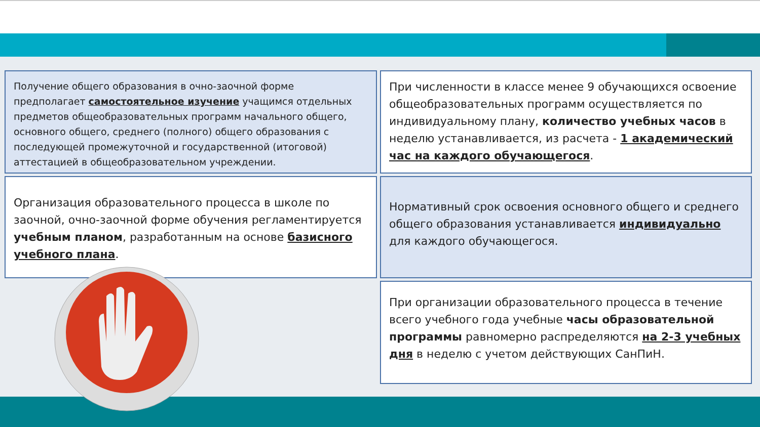Получение общего образования в очно-заочной форме предполагает самостоятельное изучение учащимся отдельных предметов общеобразовательных программ начального общего, основного общего, среднего (полного) общего образования с последующей промежуточной и государственной (итоговой) аттестацией в общеобразовательном учреждении.
При численности в классе менее 9 обучающихся освоение общеобразовательных программ осуществляется по индивидуальному плану, количество учебных часов в неделю устанавливается, из расчета - 1 академический час на каждого обучающегося.
Организация образовательного процесса в школе по заочной, очно-заочной форме обучения регламентируется учебным планом, разработанным на основе базисного учебного плана.
Нормативный срок освоения основного общего и среднего общего образования устанавливается индивидуально для каждого обучающегося.
При организации образовательного процесса в течение всего учебного года учебные часы образовательной программы равномерно распределяются на 2-3 учебных дня в неделю с учетом действующих СанПиН.